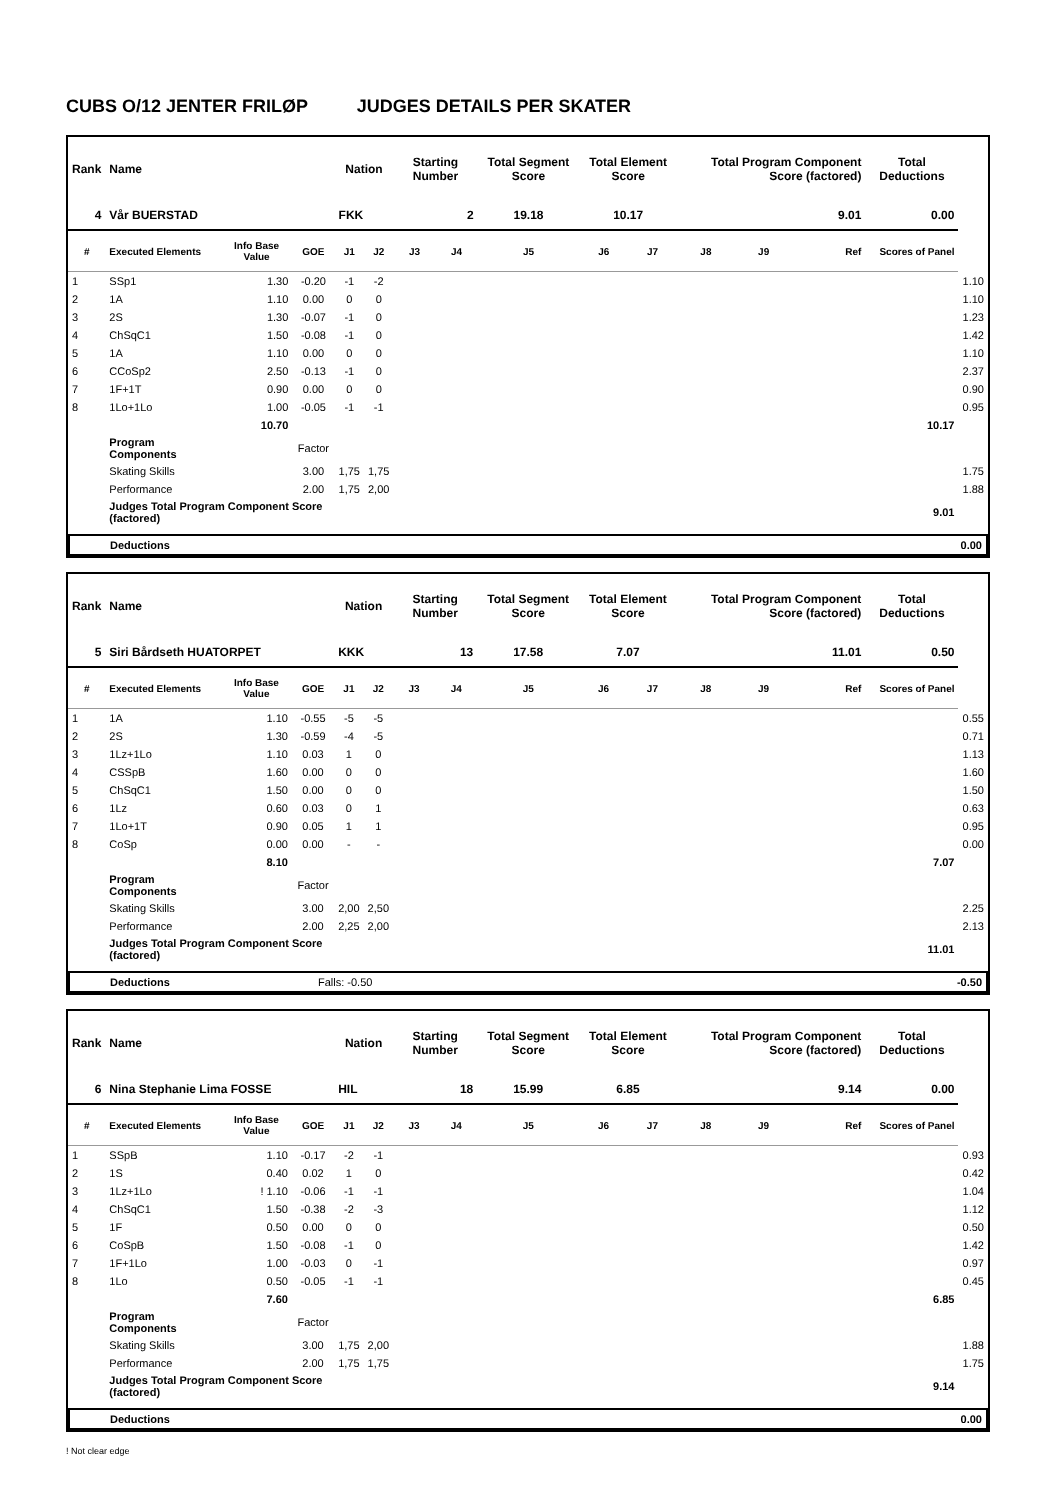CUBS O/12 JENTER FRILØP JUDGES DETAILS PER SKATER
| Rank | Name | | | Nation | | Starting Number | | Total Segment Score | Total Element Score | | Total Program Component Score (factored) | | | Total Deductions | |
| --- | --- | --- | --- | --- | --- | --- | --- | --- | --- | --- | --- | --- | --- | --- | --- |
| 4 | Vår BUERSTAD | | | FKK | | 2 | | 19.18 | 10.17 | | 9.01 | | | 0.00 | |
| # | Executed Elements | Info Base Value | GOE | J1 | J2 | J3 | J4 | J5 | J6 | J7 | J8 | J9 | Ref | Scores of Panel | |
| 1 | SSp1 | 1.30 | -0.20 | -1 | -2 | | | | | | | | | | 1.10 |
| 2 | 1A | 1.10 | 0.00 | 0 | 0 | | | | | | | | | | 1.10 |
| 3 | 2S | 1.30 | -0.07 | -1 | 0 | | | | | | | | | | 1.23 |
| 4 | ChSqC1 | 1.50 | -0.08 | -1 | 0 | | | | | | | | | | 1.42 |
| 5 | 1A | 1.10 | 0.00 | 0 | 0 | | | | | | | | | | 1.10 |
| 6 | CCoSp2 | 2.50 | -0.13 | -1 | 0 | | | | | | | | | | 2.37 |
| 7 | 1F+1T | 0.90 | 0.00 | 0 | 0 | | | | | | | | | | 0.90 |
| 8 | 1Lo+1Lo | 1.00 | -0.05 | -1 | -1 | | | | | | | | | | 0.95 |
| | | 10.70 | | | | | | | | | | | | 10.17 | |
| | Program Components | | Factor | | | | | | | | | | | | |
| | Skating Skills | | 3.00 | 1,75 | 1,75 | | | | | | | | | | 1.75 |
| | Performance | | 2.00 | 1,75 | 2,00 | | | | | | | | | | 1.88 |
| | Judges Total Program Component Score (factored) | | | | | | | | | | | | | 9.01 | |
| Deductions | 0.00 |
| Rank | Name | | | Nation | | Starting Number | | Total Segment Score | Total Element Score | | Total Program Component Score (factored) | | | Total Deductions | |
| --- | --- | --- | --- | --- | --- | --- | --- | --- | --- | --- | --- | --- | --- | --- | --- |
| 5 | Siri Bårdseth HUATORPET | | | KKK | | 13 | | 17.58 | 7.07 | | 11.01 | | | 0.50 | |
| # | Executed Elements | Info Base Value | GOE | J1 | J2 | J3 | J4 | J5 | J6 | J7 | J8 | J9 | Ref | Scores of Panel | |
| 1 | 1A | 1.10 | -0.55 | -5 | -5 | | | | | | | | | | 0.55 |
| 2 | 2S | 1.30 | -0.59 | -4 | -5 | | | | | | | | | | 0.71 |
| 3 | 1Lz+1Lo | 1.10 | 0.03 | 1 | 0 | | | | | | | | | | 1.13 |
| 4 | CSSpB | 1.60 | 0.00 | 0 | 0 | | | | | | | | | | 1.60 |
| 5 | ChSqC1 | 1.50 | 0.00 | 0 | 0 | | | | | | | | | | 1.50 |
| 6 | 1Lz | 0.60 | 0.03 | 0 | 1 | | | | | | | | | | 0.63 |
| 7 | 1Lo+1T | 0.90 | 0.05 | 1 | 1 | | | | | | | | | | 0.95 |
| 8 | CoSp | 0.00 | 0.00 | - | - | | | | | | | | | | 0.00 |
| | | 8.10 | | | | | | | | | | | | 7.07 | |
| | Program Components | | Factor | | | | | | | | | | | | |
| | Skating Skills | | 3.00 | 2,00 | 2,50 | | | | | | | | | | 2.25 |
| | Performance | | 2.00 | 2,25 | 2,00 | | | | | | | | | | 2.13 |
| | Judges Total Program Component Score (factored) | | | | | | | | | | | | | 11.01 | |
| Deductions | Falls: -0.50 | -0.50 |
| Rank | Name | | | Nation | | Starting Number | | Total Segment Score | Total Element Score | | Total Program Component Score (factored) | | | Total Deductions | |
| --- | --- | --- | --- | --- | --- | --- | --- | --- | --- | --- | --- | --- | --- | --- | --- |
| 6 | Nina Stephanie Lima FOSSE | | | HIL | | 18 | | 15.99 | 6.85 | | 9.14 | | | 0.00 | |
| # | Executed Elements | Info Base Value | GOE | J1 | J2 | J3 | J4 | J5 | J6 | J7 | J8 | J9 | Ref | Scores of Panel | |
| 1 | SSpB | 1.10 | -0.17 | -2 | -1 | | | | | | | | | | 0.93 |
| 2 | 1S | 0.40 | 0.02 | 1 | 0 | | | | | | | | | | 0.42 |
| 3 | 1Lz+1Lo | ! 1.10 | -0.06 | -1 | -1 | | | | | | | | | | 1.04 |
| 4 | ChSqC1 | 1.50 | -0.38 | -2 | -3 | | | | | | | | | | 1.12 |
| 5 | 1F | 0.50 | 0.00 | 0 | 0 | | | | | | | | | | 0.50 |
| 6 | CoSpB | 1.50 | -0.08 | -1 | 0 | | | | | | | | | | 1.42 |
| 7 | 1F+1Lo | 1.00 | -0.03 | 0 | -1 | | | | | | | | | | 0.97 |
| 8 | 1Lo | 0.50 | -0.05 | -1 | -1 | | | | | | | | | | 0.45 |
| | | 7.60 | | | | | | | | | | | | 6.85 | |
| | Program Components | | Factor | | | | | | | | | | | | |
| | Skating Skills | | 3.00 | 1,75 | 2,00 | | | | | | | | | | 1.88 |
| | Performance | | 2.00 | 1,75 | 1,75 | | | | | | | | | | 1.75 |
| | Judges Total Program Component Score (factored) | | | | | | | | | | | | | 9.14 | |
| Deductions | 0.00 |
! Not clear edge